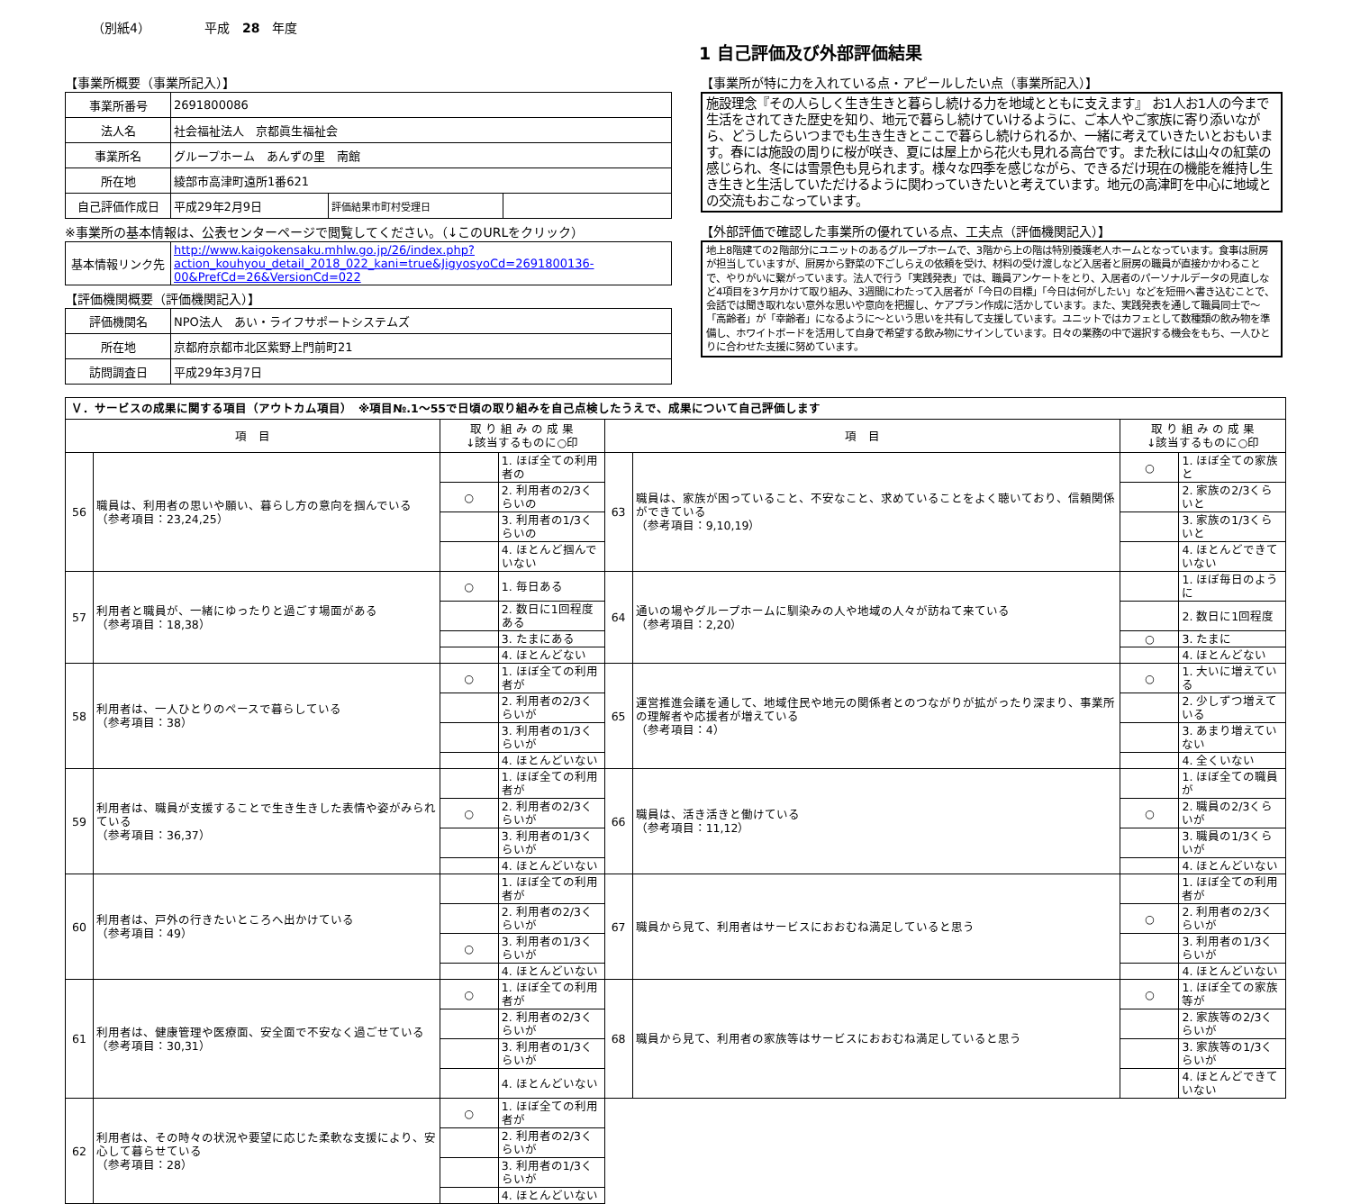（別紙4） 平成　28　年度
1 自己評価及び外部評価結果
【事業所概要（事業所記入）】
| 事業所番号 | 2691800086 | | |
| 法人名 | 社会福祉法人 京都眞生福祉会 | | |
| 事業所名 | グループホーム あんずの里 南館 | | |
| 所在地 | 綾部市高津町遠所1番621 | | |
| 自己評価作成日 | 平成29年2月9日 | 評価結果市町村受理日 | |
※事業所の基本情報は、公表センターページで閲覧してください。（↓このURLをクリック）
| 基本情報リンク先 | http://www.kaigokensaku.mhlw.go.jp/26/index.php?action_kouhyou_detail_2018_022_kani=true&JigyosyoCd=2691800136-00&PrefCd=26&VersionCd=022 |
【評価機関概要（評価機関記入）】
| 評価機関名 | NPO法人 あい・ライフサポートシステムズ |
| 所在地 | 京都府京都市北区紫野上門前町21 |
| 訪問調査日 | 平成29年3月7日 |
【事業所が特に力を入れている点・アピールしたい点（事業所記入）】
施設理念『その人らしく生き生きと暮らし続ける力を地域とともに支えます』 お1人お1人の今まで生活をされてきた歴史を知り、地元で暮らし続けていけるように、ご本人やご家族に寄り添いながら、どうしたらいつまでも生き生きとここで暮らし続けられるか、一緒に考えていきたいとおもいます。春には施設の周りに桜が咲き、夏には屋上から花火も見れる高台です。また秋には山々の紅葉の感じられ、冬には雪景色も見られます。様々な四季を感じながら、できるだけ現在の機能を維持し生き生きと生活していただけるように関わっていきたいと考えています。地元の高津町を中心に地域との交流もおこなっています。
【外部評価で確認した事業所の優れている点、工夫点（評価機関記入）】
地上8階建ての2階部分にユニットのあるグループホームで、3階から上の階は特別養護老人ホームとなっています。食事は厨房が担当していますが、厨房から野菜の下ごしらえの依頼を受け、材料の受け渡しなど入居者と厨房の職員が直接かかわることで、やりがいに繋がっています。法人で行う「実践発表」では、職員アンケートをとり、入居者のパーソナルデータの見直しなど4項目を3ケ月かけて取り組み、3週間にわたって入居者が「今日の目標」「今日は何がしたい」などを短冊へ書き込むことで、会話では聞き取れない意外な思いや意向を把握し、ケアプラン作成に活かしています。また、実践発表を通して職員同士で～「高齢者」が「幸齢者」になるように～という思いを共有して支援しています。ユニットではカフェとして数種類の飲み物を準備し、ホワイトボードを活用して自身で希望する飲み物にサインしています。日々の業務の中で選択する機会をもち、一人ひとりに合わせた支援に努めています。
| Ｖ．サービスの成果に関する項目（アウトカム項目） ※項目№.1～55で日頃の取り組みを自己点検したうえで、成果について自己評価します | | | | | | | |
| 項 目 | | 取 り 組 み の 成 果 ↓該当するものに○印 | | 項 目 | | 取 り 組 み の 成 果 ↓該当するものに○印 | |
| 56 | 職員は、利用者の思いや願い、暮らし方の意向を掴んでいる （参考項目：23,24,25） | | 1. ほぼ全ての利用者の | 63 | 職員は、家族が困っていること、不安なこと、求めていることをよく聴いており、信頼関係ができている （参考項目：9,10,19） | ○ | 1. ほぼ全ての家族と |
| | | ○ | 2. 利用者の2/3くらいの | | | | 2. 家族の2/3くらいと |
| | | | 3. 利用者の1/3くらいの | | | | 3. 家族の1/3くらいと |
| | | | 4. ほとんど掴んでいない | | | | 4. ほとんどできていない |
| 57 | 利用者と職員が、一緒にゆったりと過ごす場面がある （参考項目：18,38） | ○ | 1. 毎日ある | 64 | 通いの場やグループホームに馴染みの人や地域の人々が訪ねて来ている （参考項目：2,20） | | 1. ほぼ毎日のように |
| | | | 2. 数日に1回程度ある | | | | 2. 数日に1回程度 |
| | | | 3. たまにある | | | ○ | 3. たまに |
| | | | 4. ほとんどない | | | | 4. ほとんどない |
| 58 | 利用者は、一人ひとりのペースで暮らしている （参考項目：38） | ○ | 1. ほぼ全ての利用者が | 65 | 運営推進会議を通して、地域住民や地元の関係者とのつながりが拡がったり深まり、事業所の理解者や応援者が増えている （参考項目：4） | ○ | 1. 大いに増えている |
| | | | 2. 利用者の2/3くらいが | | | | 2. 少しずつ増えている |
| | | | 3. 利用者の1/3くらいが | | | | 3. あまり増えていない |
| | | | 4. ほとんどいない | | | | 4. 全くいない |
| 59 | 利用者は、職員が支援することで生き生きした表情や姿がみられている （参考項目：36,37） | | 1. ほぼ全ての利用者が | 66 | 職員は、活き活きと働けている （参考項目：11,12） | | 1. ほぼ全ての職員が |
| | | ○ | 2. 利用者の2/3くらいが | | | ○ | 2. 職員の2/3くらいが |
| | | | 3. 利用者の1/3くらいが | | | | 3. 職員の1/3くらいが |
| | | | 4. ほとんどいない | | | | 4. ほとんどいない |
| 60 | 利用者は、戸外の行きたいところへ出かけている （参考項目：49） | | 1. ほぼ全ての利用者が | 67 | 職員から見て、利用者はサービスにおおむね満足していると思う | | 1. ほぼ全ての利用者が |
| | | | 2. 利用者の2/3くらいが | | | ○ | 2. 利用者の2/3くらいが |
| | | ○ | 3. 利用者の1/3くらいが | | | | 3. 利用者の1/3くらいが |
| | | | 4. ほとんどいない | | | | 4. ほとんどいない |
| 61 | 利用者は、健康管理や医療面、安全面で不安なく過ごせている （参考項目：30,31） | ○ | 1. ほぼ全ての利用者が | 68 | 職員から見て、利用者の家族等はサービスにおおむね満足していると思う | ○ | 1. ほぼ全ての家族等が |
| | | | 2. 利用者の2/3くらいが | | | | 2. 家族等の2/3くらいが |
| | | | 3. 利用者の1/3くらいが | | | | 3. 家族等の1/3くらいが |
| | | | 4. ほとんどいない | | | | 4. ほとんどできていない |
| 62 | 利用者は、その時々の状況や要望に応じた柔軟な支援により、安心して暮らせている （参考項目：28） | ○ | 1. ほぼ全ての利用者が | | | | |
| | | | 2. 利用者の2/3くらいが | | | | |
| | | | 3. 利用者の1/3くらいが | | | | |
| | | | 4. ほとんどいない | | | | |